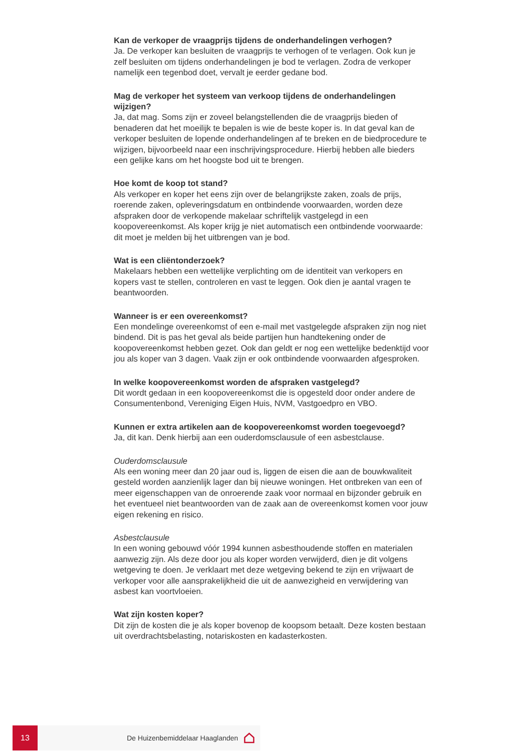Kan de verkoper de vraagprijs tijdens de onderhandelingen verhogen?
Ja. De verkoper kan besluiten de vraagprijs te verhogen of te verlagen. Ook kun je zelf besluiten om tijdens onderhandelingen je bod te verlagen. Zodra de verkoper namelijk een tegenbod doet, vervalt je eerder gedane bod.
Mag de verkoper het systeem van verkoop tijdens de onderhandelingen wijzigen?
Ja, dat mag. Soms zijn er zoveel belangstellenden die de vraagprijs bieden of benaderen dat het moeilijk te bepalen is wie de beste koper is. In dat geval kan de verkoper besluiten de lopende onderhandelingen af te breken en de biedprocedure te wijzigen, bijvoorbeeld naar een inschrijvingsprocedure. Hierbij hebben alle bieders een gelijke kans om het hoogste bod uit te brengen.
Hoe komt de koop tot stand?
Als verkoper en koper het eens zijn over de belangrijkste zaken, zoals de prijs, roerende zaken, opleveringsdatum en ontbindende voorwaarden, worden deze afspraken door de verkopende makelaar schriftelijk vastgelegd in een koopovereenkomst. Als koper krijg je niet automatisch een ontbindende voorwaarde: dit moet je melden bij het uitbrengen van je bod.
Wat is een cliëntonderzoek?
Makelaars hebben een wettelijke verplichting om de identiteit van verkopers en kopers vast te stellen, controleren en vast te leggen. Ook dien je aantal vragen te beantwoorden.
Wanneer is er een overeenkomst?
Een mondelinge overeenkomst of een e-mail met vastgelegde afspraken zijn nog niet bindend. Dit is pas het geval als beide partijen hun handtekening onder de koopovereenkomst hebben gezet. Ook dan geldt er nog een wettelijke bedenktijd voor jou als koper van 3 dagen. Vaak zijn er ook ontbindende voorwaarden afgesproken.
In welke koopovereenkomst worden de afspraken vastgelegd?
Dit wordt gedaan in een koopovereenkomst die is opgesteld door onder andere de Consumentenbond, Vereniging Eigen Huis, NVM, Vastgoedpro en VBO.
Kunnen er extra artikelen aan de koopovereenkomst worden toegevoegd?
Ja, dit kan. Denk hierbij aan een ouderdomsclausule of een asbestclause.
Ouderdomsclausule
Als een woning meer dan 20 jaar oud is, liggen de eisen die aan de bouwkwaliteit gesteld worden aanzienlijk lager dan bij nieuwe woningen. Het ontbreken van een of meer eigenschappen van de onroerende zaak voor normaal en bijzonder gebruik en het eventueel niet beantwoorden van de zaak aan de overeenkomst komen voor jouw eigen rekening en risico.
Asbestclausule
In een woning gebouwd vóór 1994 kunnen asbesthoudende stoffen en materialen aanwezig zijn. Als deze door jou als koper worden verwijderd, dien je dit volgens wetgeving te doen. Je verklaart met deze wetgeving bekend te zijn en vrijwaart de verkoper voor alle aansprakelijkheid die uit de aanwezigheid en verwijdering van asbest kan voortvloeien.
Wat zijn kosten koper?
Dit zijn de kosten die je als koper bovenop de koopsom betaalt. Deze kosten bestaan uit overdrachtsbelasting, notariskosten en kadasterkosten.
13
De Huizenbemiddelaar Haaglanden